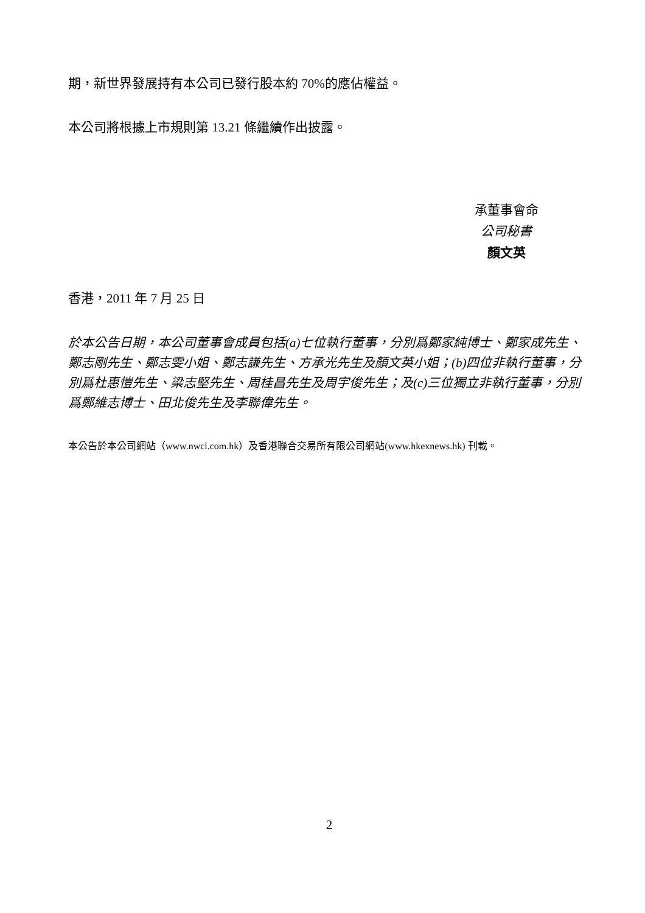期，新世界發展持有本公司已發行股本約 70%的應佔權益。
本公司將根據上市規則第 13.21 條繼續作出披露。
承董事會命
公司秘書
顏文英
香港，2011 年 7 月 25 日
於本公告日期，本公司董事會成員包括(a)七位執行董事，分別爲鄭家純博士、鄭家成先生、鄭志剛先生、鄭志雯小姐、鄭志謙先生、方承光先生及顏文英小姐；(b)四位非執行董事，分別爲杜惠愷先生、梁志堅先生、周桂昌先生及周宇俊先生；及(c)三位獨立非執行董事，分別爲鄭維志博士、田北俊先生及李聯偉先生。
本公告於本公司網站（www.nwcl.com.hk）及香港聯合交易所有限公司網站(www.hkexnews.hk) 刊載。
2